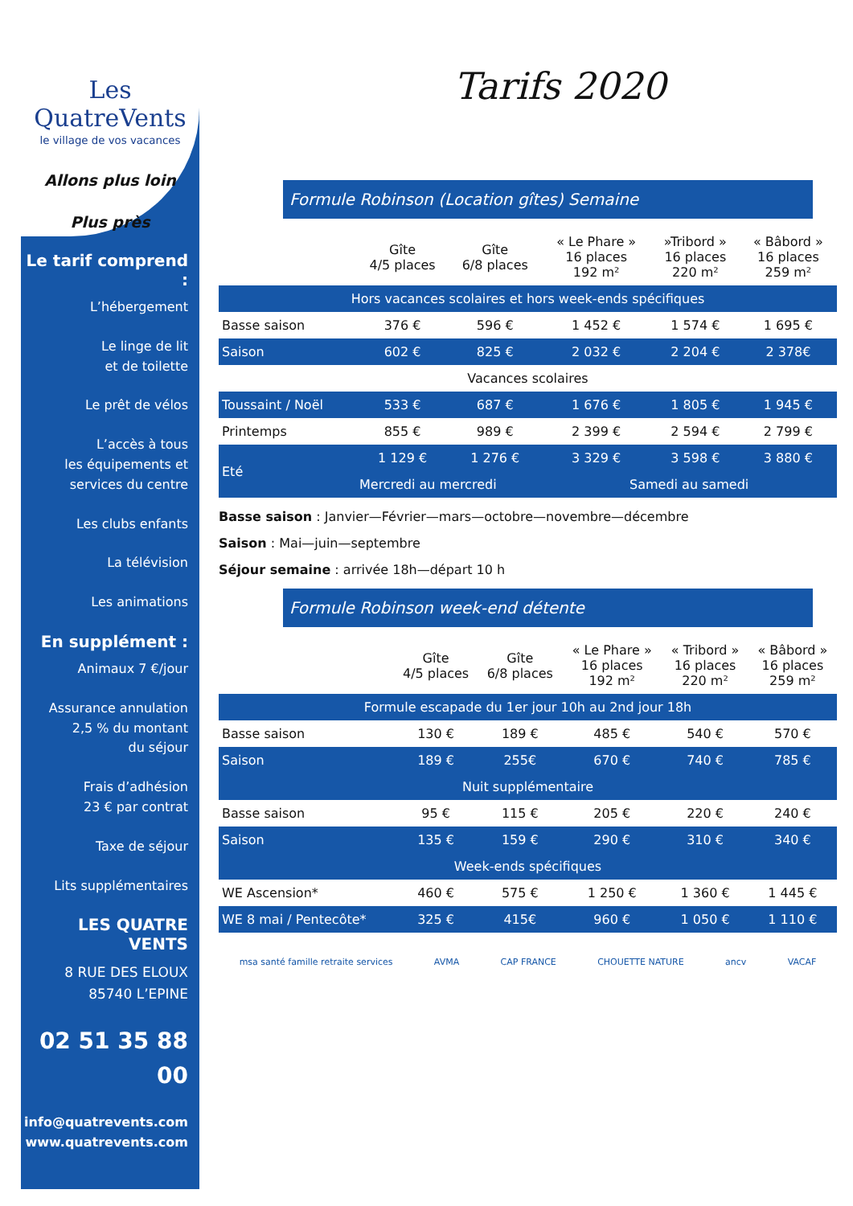Les QuatreVents
le village de vos vacances
Allons plus loin
Plus près
Le tarif comprend :
L’hébergement
Le linge de lit
et de toilette
Le prêt de vélos
L’accès à tous
les équipements et
services du centre
Les clubs enfants
La télévision
Les animations
En supplément :
Animaux 7 €/jour
Assurance annulation
2,5 % du montant
du séjour
Frais d’adhésion
23 € par contrat
Taxe de séjour
Lits supplémentaires
LES QUATRE VENTS
8 RUE DES ELOUX
85740 L’EPINE
02 51 35 88 00
info@quatrevents.com
www.quatrevents.com
Tarifs 2020
Formule Robinson (Location gîtes) Semaine
| | Gîte 4/5 places | Gîte 6/8 places | « Le Phare » 16 places 192 m² | »Tribord » 16 places 220 m² | « Bâbord » 16 places 259 m² |
| --- | --- | --- | --- | --- | --- |
| Hors vacances scolaires et hors week-ends spécifiques | | | | | |
| Basse saison | 376 € | 596 € | 1 452 € | 1 574 € | 1 695 € |
| Saison | 602 € | 825 € | 2 032 € | 2 204 € | 2 378€ |
| Vacances scolaires | | | | | |
| Toussaint / Noël | 533 € | 687 € | 1 676 € | 1 805 € | 1 945 € |
| Printemps | 855 € | 989 € | 2 399 € | 2 594 € | 2 799 € |
| Eté | 1 129 € | 1 276 € | 3 329 € | 3 598 € | 3 880 € |
| | Mercredi au mercredi | | Samedi au samedi | | |
Basse saison : Janvier—Février—mars—octobre—novembre—décembre
Saison : Mai—juin—septembre
Séjour semaine : arrivée 18h—départ 10 h
Formule Robinson week-end détente
| | Gîte 4/5 places | Gîte 6/8 places | « Le Phare » 16 places 192 m² | « Tribord » 16 places 220 m² | « Bâbord » 16 places 259 m² |
| --- | --- | --- | --- | --- | --- |
| Formule escapade du 1er jour 10h au 2nd jour 18h | | | | | |
| Basse saison | 130 € | 189 € | 485 € | 540 € | 570 € |
| Saison | 189 € | 255€ | 670 € | 740 € | 785 € |
| Nuit supplémentaire | | | | | |
| Basse saison | 95 € | 115 € | 205 € | 220 € | 240 € |
| Saison | 135 € | 159 € | 290 € | 310 € | 340 € |
| Week-ends spécifiques | | | | | |
| WE Ascension* | 460 € | 575 € | 1 250 € | 1 360 € | 1 445 € |
| WE 8 mai / Pentecôte* | 325 € | 415€ | 960 € | 1 050 € | 1 110 € |
msa santé famille retraite services AVMA CAP FRANCE CHOUETTE NATURE ancv VACAF